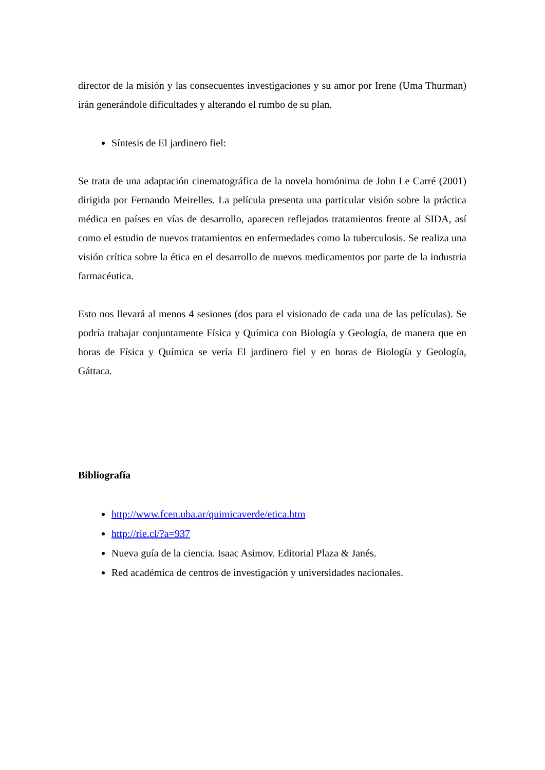director de la misión y las consecuentes investigaciones y su amor por Irene (Uma Thurman) irán generándole dificultades y alterando el rumbo de su plan.
Síntesis de El jardinero fiel:
Se trata de una adaptación cinematográfica de la novela homónima de John Le Carré (2001) dirigida por Fernando Meirelles. La película presenta una particular visión sobre la práctica médica en países en vías de desarrollo, aparecen reflejados tratamientos frente al SIDA, así como el estudio de nuevos tratamientos en enfermedades como la tuberculosis. Se realiza una visión crítica sobre la ética en el desarrollo de nuevos medicamentos por parte de la industria farmacéutica.
Esto nos llevará al menos 4 sesiones (dos para el visionado de cada una de las películas). Se podría trabajar conjuntamente Física y Química con Biología y Geología, de manera que en horas de Física y Química se vería El jardinero fiel y en horas de Biología y Geología, Gáttaca.
Bibliografía
http://www.fcen.uba.ar/quimicaverde/etica.htm
http://rie.cl/?a=937
Nueva guía de la ciencia. Isaac Asimov. Editorial Plaza & Janés.
Red académica de centros de investigación y universidades nacionales.